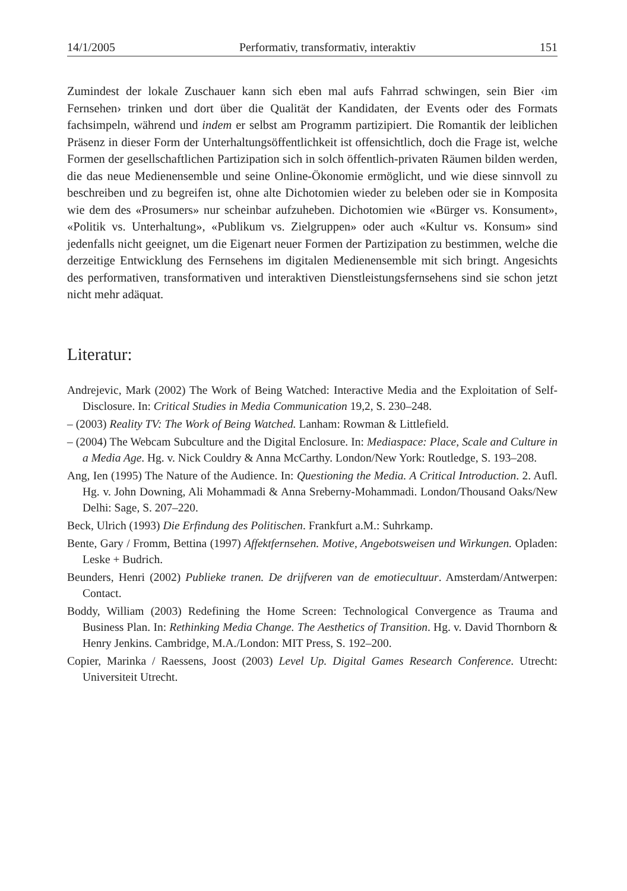14/1/2005 Performativ, transformativ, interaktiv 151
Zumindest der lokale Zuschauer kann sich eben mal aufs Fahrrad schwingen, sein Bier ‹im Fernsehen› trinken und dort über die Qualität der Kandidaten, der Events oder des Formats fachsimpeln, während und indem er selbst am Programm partizipiert. Die Romantik der leiblichen Präsenz in dieser Form der Unterhaltungsöffentlichkeit ist offensichtlich, doch die Frage ist, welche Formen der gesellschaftlichen Partizipation sich in solch öffentlich-privaten Räumen bilden werden, die das neue Medienensemble und seine Online-Ökonomie ermöglicht, und wie diese sinnvoll zu beschreiben und zu begreifen ist, ohne alte Dichotomien wieder zu beleben oder sie in Komposita wie dem des «Prosumers» nur scheinbar aufzuheben. Dichotomien wie «Bürger vs. Konsument», «Politik vs. Unterhaltung», «Publikum vs. Zielgruppen» oder auch «Kultur vs. Konsum» sind jedenfalls nicht geeignet, um die Eigenart neuer Formen der Partizipation zu bestimmen, welche die derzeitige Entwicklung des Fernsehens im digitalen Medienensemble mit sich bringt. Angesichts des performativen, transformativen und interaktiven Dienstleistungsfernsehens sind sie schon jetzt nicht mehr adäquat.
Literatur:
Andrejevic, Mark (2002) The Work of Being Watched: Interactive Media and the Exploitation of Self-Disclosure. In: Critical Studies in Media Communication 19,2, S. 230–248.
– (2003) Reality TV: The Work of Being Watched. Lanham: Rowman & Littlefield.
– (2004) The Webcam Subculture and the Digital Enclosure. In: Mediaspace: Place, Scale and Culture in a Media Age. Hg. v. Nick Couldry & Anna McCarthy. London/New York: Routledge, S. 193–208.
Ang, Ien (1995) The Nature of the Audience. In: Questioning the Media. A Critical Introduction. 2. Aufl. Hg. v. John Downing, Ali Mohammadi & Anna Sreberny-Mohammadi. London/Thousand Oaks/New Delhi: Sage, S. 207–220.
Beck, Ulrich (1993) Die Erfindung des Politischen. Frankfurt a.M.: Suhrkamp.
Bente, Gary / Fromm, Bettina (1997) Affektfernsehen. Motive, Angebotsweisen und Wirkungen. Opladen: Leske + Budrich.
Beunders, Henri (2002) Publieke tranen. De drijfveren van de emotiecultuur. Amsterdam/Antwerpen: Contact.
Boddy, William (2003) Redefining the Home Screen: Technological Convergence as Trauma and Business Plan. In: Rethinking Media Change. The Aesthetics of Transition. Hg. v. David Thornborn & Henry Jenkins. Cambridge, M.A./London: MIT Press, S. 192–200.
Copier, Marinka / Raessens, Joost (2003) Level Up. Digital Games Research Conference. Utrecht: Universiteit Utrecht.